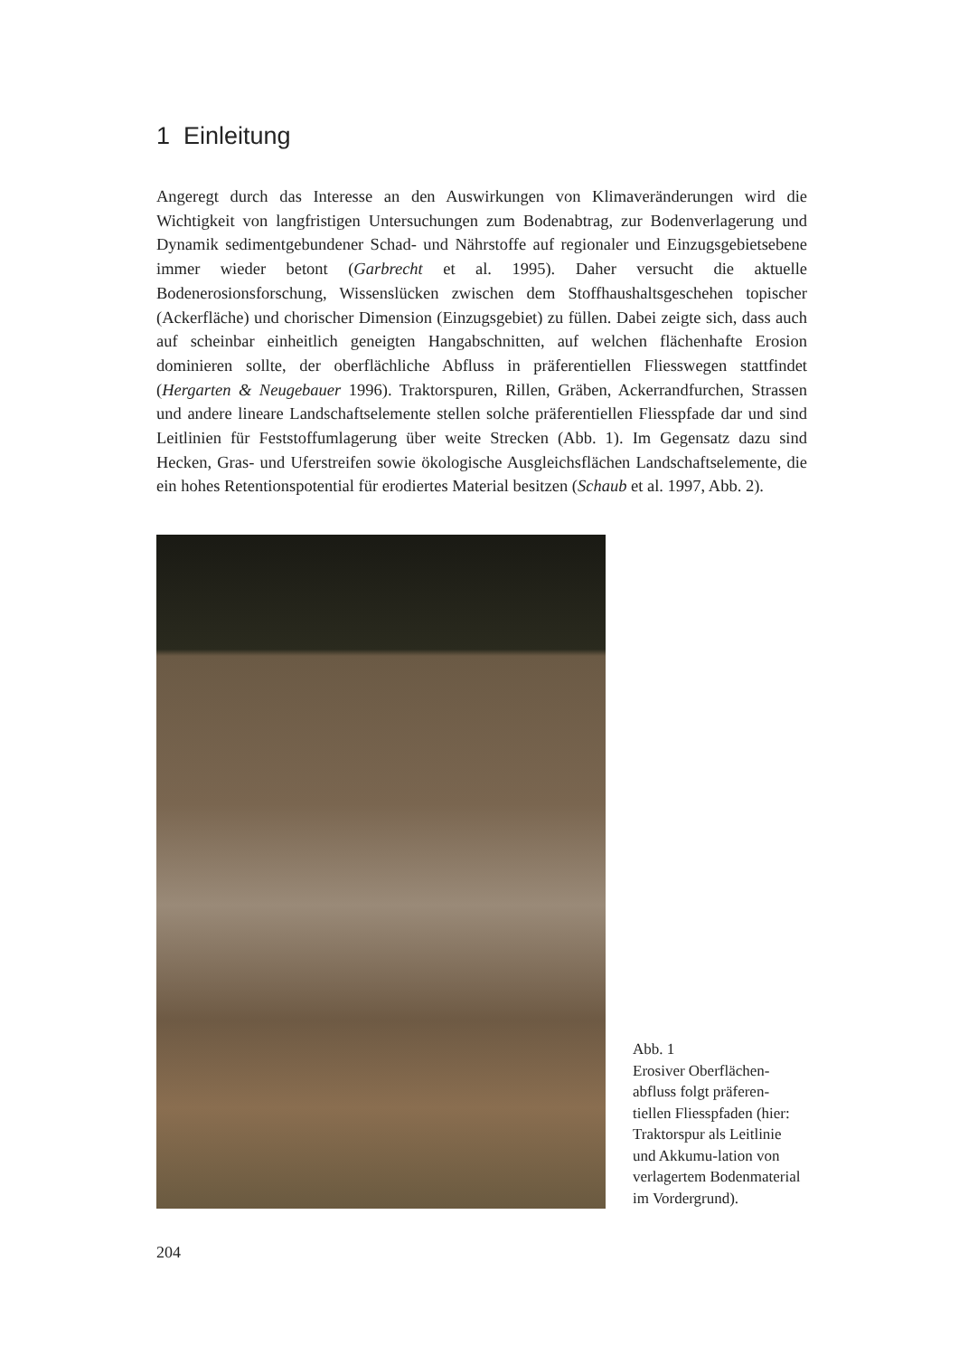1 Einleitung
Angeregt durch das Interesse an den Auswirkungen von Klimaveränderungen wird die Wichtigkeit von langfristigen Untersuchungen zum Bodenabtrag, zur Bodenverlagerung und Dynamik sedimentgebundener Schad- und Nährstoffe auf regionaler und Einzugsgebietsebene immer wieder betont (Garbrecht et al. 1995). Daher versucht die aktuelle Bodenerosionsforschung, Wissenslücken zwischen dem Stoffhaushaltsgeschehen topischer (Ackerfläche) und chorischer Dimension (Einzugsgebiet) zu füllen. Dabei zeigte sich, dass auch auf scheinbar einheitlich geneigten Hangabschnitten, auf welchen flächenhafte Erosion dominieren sollte, der oberflächliche Abfluss in präferentiellen Fliesswegen stattfindet (Hergarten & Neugebauer 1996). Traktorspuren, Rillen, Gräben, Ackerrandfurchen, Strassen und andere lineare Landschaftselemente stellen solche präferentiellen Fliesspfade dar und sind Leitlinien für Feststoffumlagerung über weite Strecken (Abb. 1). Im Gegensatz dazu sind Hecken, Gras- und Uferstreifen sowie ökologische Ausgleichsflächen Landschaftselemente, die ein hohes Retentionspotential für erodiertes Material besitzen (Schaub et al. 1997, Abb. 2).
Abb. 1
Erosiver Oberflächen-abfluss folgt präferen-tiellen Fliesspfaden (hier: Traktorspur als Leitlinie und Akkumu-lation von verlagertem Bodenmaterial im Vordergrund).
204